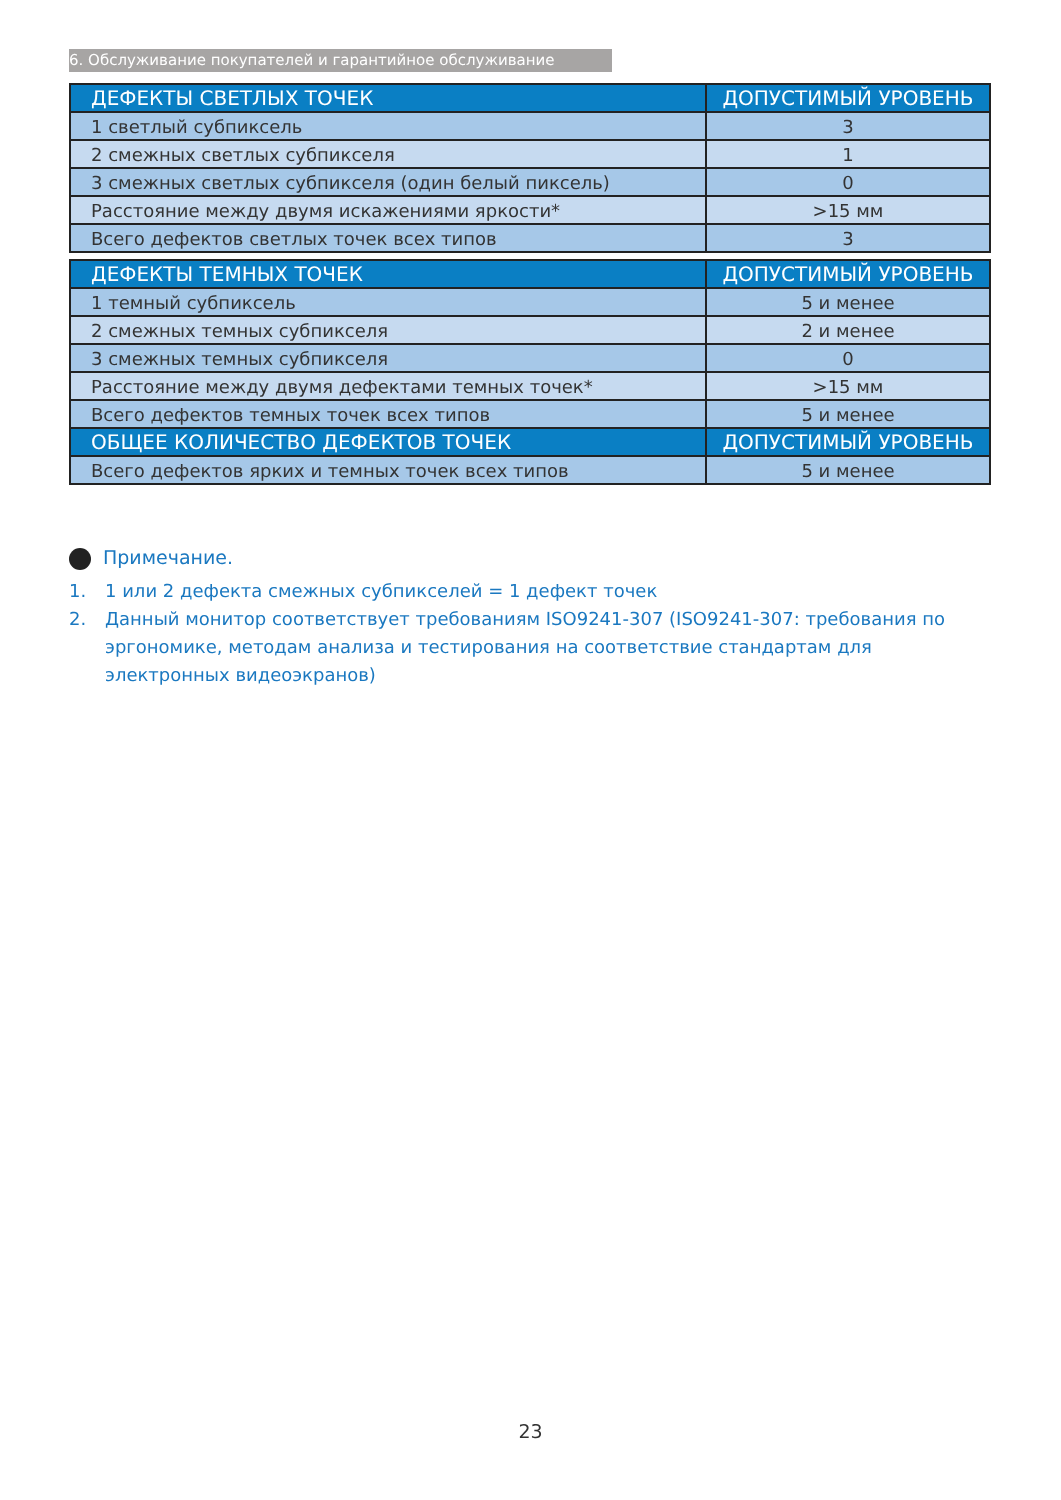6. Обслуживание покупателей и гарантийное обслуживание
| ДЕФЕКТЫ СВЕТЛЫХ ТОЧЕК | ДОПУСТИМЫЙ УРОВЕНЬ |
| --- | --- |
| 1 светлый субпиксель | 3 |
| 2 смежных светлых субпикселя | 1 |
| 3 смежных светлых субпикселя (один белый пиксель) | 0 |
| Расстояние между двумя искажениями яркости* | >15 мм |
| Всего дефектов светлых точек всех типов | 3 |
| ДЕФЕКТЫ ТЕМНЫХ ТОЧЕК | ДОПУСТИМЫЙ УРОВЕНЬ |
| --- | --- |
| 1 темный субпиксель | 5 и менее |
| 2 смежных темных субпикселя | 2 и менее |
| 3 смежных темных субпикселя | 0 |
| Расстояние между двумя дефектами темных точек* | >15 мм |
| Всего дефектов темных точек всех типов | 5 и менее |
| ОБЩЕЕ КОЛИЧЕСТВО ДЕФЕКТОВ ТОЧЕК | ДОПУСТИМЫЙ УРОВЕНЬ |
| Всего дефектов ярких и темных точек всех типов | 5 и менее |
Примечание.
1. 1 или 2 дефекта смежных субпикселей = 1 дефект точек
2. Данный монитор соответствует требованиям ISO9241-307 (ISO9241-307: требования по эргономике, методам анализа и тестирования на соответствие стандартам для электронных видеоэкранов)
23